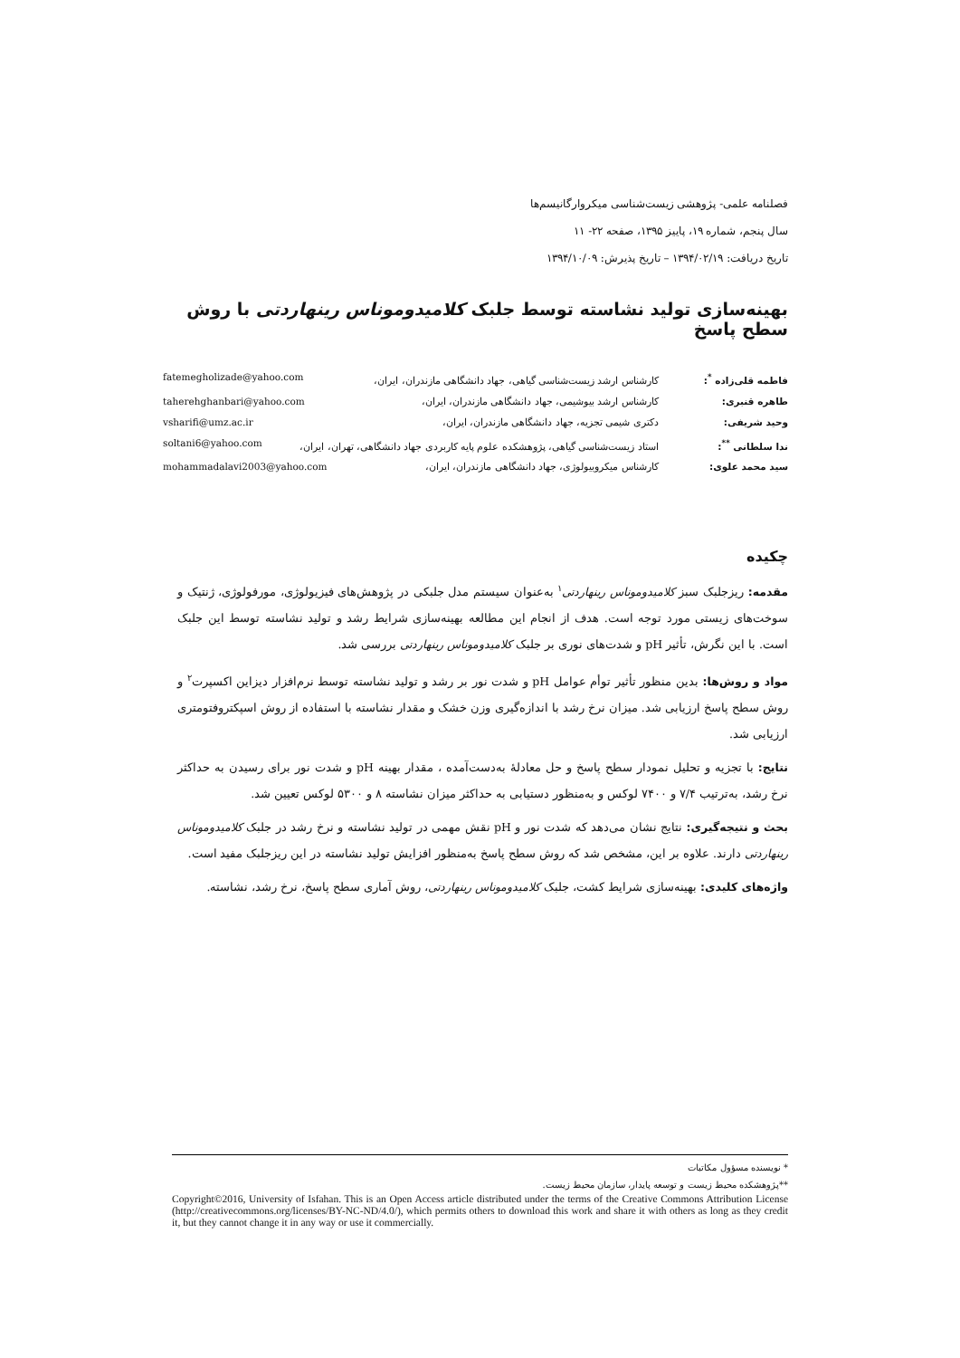فصلنامه علمی- پژوهشی زیست‌شناسی میکروارگانیسم‌ها
سال پنجم، شماره ۱۹، پاییز ۱۳۹۵، صفحه ۲۲- ۱۱
تاریخ دریافت: ۱۳۹۴/۰۲/۱۹ – تاریخ پذیرش: ۱۳۹۴/۱۰/۰۹
بهینه‌سازی تولید نشاسته توسط جلبک کلامیدوموناس رینهاردتی با روش سطح پاسخ
فاطمه قلی‌زاده <sup>*</sup>: کارشناس ارشد زیست‌شناسی گیاهی، جهاد دانشگاهی مازندران، ایران، fatemegholizade@yahoo.com
طاهره قنبری: کارشناس ارشد بیوشیمی، جهاد دانشگاهی مازندران، ایران، taherehghanbari@yahoo.com
وحید شریفی: دکتری شیمی تجزیه، جهاد دانشگاهی مازندران، ایران، vsharifi@umz.ac.ir
ندا سلطانی <sup>**</sup>: استاد زیست‌شناسی گیاهی، پژوهشکده علوم پایه کاربردی جهاد دانشگاهی، تهران، ایران، soltani6@yahoo.com
سید محمد علوی: کارشناس میکروبیولوژی، جهاد دانشگاهی مازندران، ایران، mohammadalavi2003@yahoo.com
چکیده
مقدمه: ریزجلبک سبز کلامیدوموناس رینهاردتی<sup>۱</sup> به‌عنوان سیستم مدل جلبکی در پژوهش‌های فیزیولوژی، مورفولوژی، ژنتیک و سوخت‌های زیستی مورد توجه است. هدف از انجام این مطالعه بهینه‌سازی شرایط رشد و تولید نشاسته توسط این جلبک است. با این نگرش، تأثیر pH و شدت‌های نوری بر جلبک کلامیدوموناس رینهاردتی بررسی شد.
مواد و روش‌ها: بدین منظور تأثیر توأم عوامل pH و شدت نور بر رشد و تولید نشاسته توسط نرم‌افزار دیزاین اکسپرت<sup>۲</sup> و روش سطح پاسخ ارزیابی شد. میزان نرخ رشد با اندازه‌گیری وزن خشک و مقدار نشاسته با استفاده از روش اسپکتروفتومتری ارزیابی شد.
نتایج: با تجزیه و تحلیل نمودار سطح پاسخ و حل معادلۀ به‌دست‌آمده ، مقدار بهینه pH و شدت نور برای رسیدن به حداکثر نرخ رشد، به‌ترتیب ۷/۴ و ۷۴۰۰ لوکس و به‌منظور دستیابی به حداکثر میزان نشاسته ۸ و ۵۳۰۰ لوکس تعیین شد.
بحث و نتیجه‌گیری: نتایج نشان می‌دهد که شدت نور و pH نقش مهمی در تولید نشاسته و نرخ رشد در جلبک کلامیدوموناس رینهاردتی دارند. علاوه بر این، مشخص شد که روش سطح پاسخ به‌منظور افزایش تولید نشاسته در این ریزجلبک مفید است.
واژه‌های کلیدی: بهینه‌سازی شرایط کشت، جلبک کلامیدوموناس رینهاردتی، روش آماری سطح پاسخ، نرخ رشد، نشاسته.
* نویسنده مسؤول مکاتبات
**پژوهشکده محیط زیست و توسعه پایدار، سازمان محیط زیست.
Copyright©2016, University of Isfahan. This is an Open Access article distributed under the terms of the Creative Commons Attribution License (http://creativecommons.org/licenses/BY-NC-ND/4.0/), which permits others to download this work and share it with others as long as they credit it, but they cannot change it in any way or use it commercially.